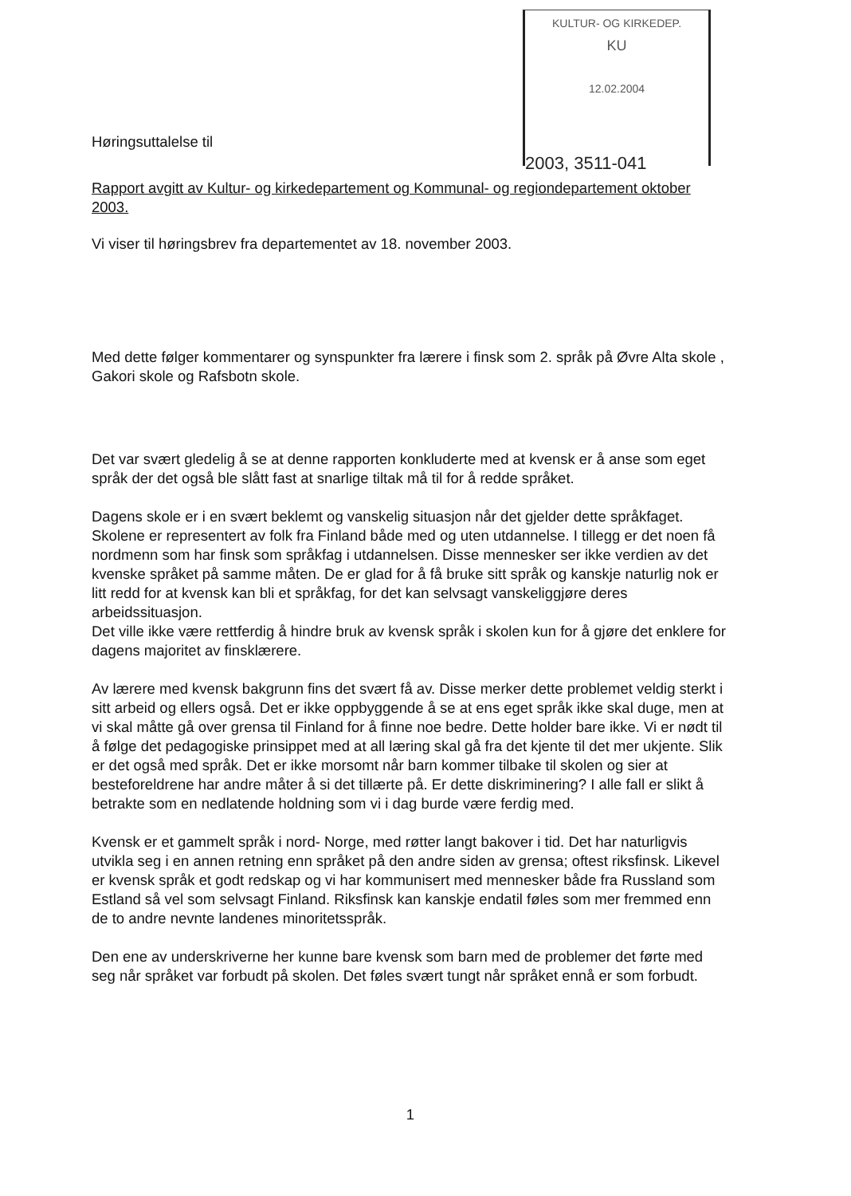KULTUR- OG KIRKEDEP.
KU
12.02.2004
2003, 3511-041
Høringsuttalelse til
Rapport avgitt av Kultur- og kirkedepartement og Kommunal- og regiondepartement oktober 2003.
Vi viser til høringsbrev fra departementet av 18. november 2003.
Med dette følger kommentarer og synspunkter fra lærere i finsk som 2. språk på Øvre Alta skole , Gakori skole og Rafsbotn skole.
Det var svært gledelig å se at denne rapporten konkluderte med at kvensk er å anse som eget språk der det også ble slått fast at snarlige tiltak må til for å redde språket.
Dagens skole er i en svært beklemt og vanskelig situasjon når det gjelder dette språkfaget.
Skolene er representert av folk fra Finland både med og uten utdannelse. I tillegg er det noen få nordmenn som har finsk som språkfag i utdannelsen. Disse mennesker ser ikke verdien av det kvenske språket på samme måten. De er glad for å få bruke sitt språk og kanskje naturlig nok er litt redd for at kvensk kan bli et språkfag, for det kan selvsagt vanskeliggjøre deres arbeidssituasjon.
Det ville ikke være rettferdig å hindre bruk av kvensk språk i skolen kun for å gjøre det enklere for dagens majoritet av finsklærere.
Av lærere med kvensk bakgrunn fins det svært få av. Disse merker dette problemet veldig sterkt i sitt arbeid og ellers også. Det er ikke oppbyggende å se at ens eget språk ikke skal duge, men at vi skal måtte gå over grensa til Finland for å finne noe bedre. Dette holder bare ikke. Vi er nødt til å følge det pedagogiske prinsippet med at all læring skal gå fra det kjente til det mer ukjente. Slik er det også med språk. Det er ikke morsomt når barn kommer tilbake til skolen og sier at besteforeldrene har andre måter å si det tillærte på. Er dette diskriminering? I alle fall er slikt å betrakte som en nedlatende holdning som vi i dag burde være ferdig med.
Kvensk er et gammelt språk i nord- Norge, med røtter langt bakover i tid. Det har naturligvis utvikla seg i en annen retning enn språket på den andre siden av grensa; oftest riksfinsk. Likevel er kvensk språk et godt redskap og vi har kommunisert med mennesker både fra Russland som Estland så vel som selvsagt Finland. Riksfinsk kan kanskje endatil føles som mer fremmed enn de to andre nevnte landenes minoritetsspråk.
Den ene av underskriverne her kunne bare kvensk som barn med de problemer det førte med seg når språket var forbudt på skolen. Det føles svært tungt når språket ennå er som forbudt.
1